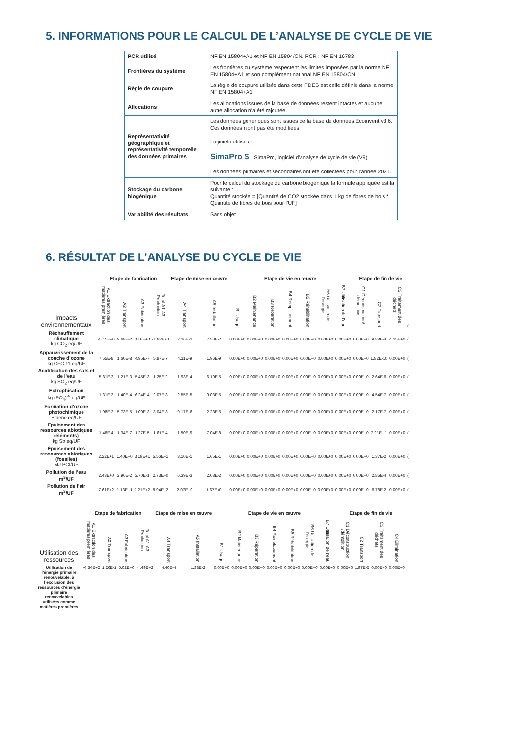5. INFORMATIONS POUR LE CALCUL DE L’ANALYSE DE CYCLE DE VIE
| PCR utilisé | NF EN 15804+A1 et NF EN 15804/CN. PCR : NF EN 16783 |
| Frontières du système | Les frontières du système respectent les limites imposées par la norme NF EN 15804+A1 et son complément national NF EN 15804/CN. |
| Règle de coupure | La règle de coupure utilisée dans cette FDES est celle définie dans la norme NF EN 15804+A1 |
| Allocations | Les allocations issues de la base de données restent intactes et aucune autre allocation n'a été rajoutée. |
| Représentativité géographique et représentativité temporelle des données primaires | Les données génériques sont issues de la base de données Ecoinvent v3.6. Ces données n’ont pas été modifiées Logiciels utilisés : SimaPro S SimaPro, logiciel d’analyse de cycle de vie (V9) Les données primaires et secondaires ont été collectées pour l’année 2021. |
| Stockage du carbone biogénique | Pour le calcul du stockage du carbone biogénique la formule appliquée est la suivante : Quantité stockée = [Quantité de CO2 stockée dans 1 kg de fibres de bois * Quantité de fibres de bois pour l’UF] |
| Variabilité des résultats | Sans objet |
6. RÉSULTAT DE L’ANALYSE DU CYCLE DE VIE
| | Etape de fabrication | | | | Etape de mise en œuvre | | Etape de vie en œuvre | | | | | | | Etape de fin de vie | | | |
| --- | --- | --- | --- | --- | --- | --- | --- | --- | --- | --- | --- | --- | --- | --- | --- | --- | --- |
| Impacts environnementaux | A1 Extraction des matières premières | A2 Transport | A3 Fabrication | Total A1-A3 Production | A4 Transport | A5 Installation | B1 Usage | B2 Maintenance | B3 Réparation | B4 Remplacement | B5 Réhabilitation | B6 Utilisation de l’énergie | B7 Utilisation de l’eau | C1 Déconstruction/ démolition | C2 Transport | C3 Traitement des déchets | ( |
| Réchauffement climatique kg CO<sub>2</sub> eq/UF | -5.15E+0 | 9.68E-2 | 3.16E+0 | -1.88E+0 | 2.26E-2 | 7.50E-2 | 0.00E+0 | 0.00E+0 | 0.00E+0 | 0.00E+0 | 0.00E+0 | 0.00E+0 | 0.00E+0 | 0.00E+0 | 9.88E-4 | 4.25E+0 | ( |
| Appauvrissement de la couche d’ozone kg CFC 11 eq/UF | 7.55E-8 | 1.60E-8 | 4.95E-7 | 5.87E-7 | 4.11E-9 | 1.96E-9 | 0.00E+0 | 0.00E+0 | 0.00E+0 | 0.00E+0 | 0.00E+0 | 0.00E+0 | 0.00E+0 | 0.00E+0 | 1.82E-10 | 0.00E+0 | ( |
| Acidification des sols et de l’eau kg SO<sub>2</sub> eq/UF | 5.81E-3 | 1.21E-3 | 5.45E-3 | 1.25E-2 | 1.93E-4 | 6.19E-5 | 0.00E+0 | 0.00E+0 | 0.00E+0 | 0.00E+0 | 0.00E+0 | 0.00E+0 | 0.00E+0 | 0.00E+0 | 2.64E-6 | 0.00E+0 | ( |
| Eutrophisation kg (PO<sub>4</sub>)<sup>3-</sup> eq/UF | 1.31E-3 | 1.40E-4 | 6.24E-4 | 2.07E-3 | 2.55E-5 | 9.03E-5 | 0.00E+0 | 0.00E+0 | 0.00E+0 | 0.00E+0 | 0.00E+0 | 0.00E+0 | 0.00E+0 | 0.00E+0 | 4.54E-7 | 0.00E+0 | ( |
| Formation d’ozone photochimique Ethene eq/UF | 1.98E-3 | 5.73E-5 | 1.00E-3 | 3.04E-3 | 9.17E-6 | 2.28E-5 | 0.00E+0 | 0.00E+0 | 0.00E+0 | 0.00E+0 | 0.00E+0 | 0.00E+0 | 0.00E+0 | 0.00E+0 | 2.17E-7 | 0.00E+0 | ( |
| Epuisement des ressources abiotiques (éléments) kg Sb eq/UF | 1.48E-4 | 1.34E-7 | 1.27E-5 | 1.61E-4 | 1.50E-9 | 7.04E-8 | 0.00E+0 | 0.00E+0 | 0.00E+0 | 0.00E+0 | 0.00E+0 | 0.00E+0 | 0.00E+0 | 0.00E+0 | 7.21E-11 | 0.00E+0 | ( |
| Épuisement des ressources abiotiques (fossiles) MJ PCI/UF | 2.22E+1 | 1.40E+0 | 3.19E+1 | 5.56E+1 | 3.10E-1 | 1.65E-1 | 0.00E+0 | 0.00E+0 | 0.00E+0 | 0.00E+0 | 0.00E+0 | 0.00E+0 | 0.00E+0 | 0.00E+0 | 1.37E-2 | 0.00E+0 | ( |
| Pollution de l’eau m<sup>3</sup>/UF | 2.43E+0 | 2.96E-2 | 2.70E-1 | 2.73E+0 | 6.39E-3 | 2.08E-2 | 0.00E+0 | 0.00E+0 | 0.00E+0 | 0.00E+0 | 0.00E+0 | 0.00E+0 | 0.00E+0 | 0.00E+0 | 2.85E-4 | 0.00E+0 | ( |
| Pollution de l’air m<sup>3</sup>/UF | 7.61E+2 | 1.13E+1 | 1.21E+2 | 8.94E+2 | 2.07E+0 | 1.67E+0 | 0.00E+0 | 0.00E+0 | 0.00E+0 | 0.00E+0 | 0.00E+0 | 0.00E+0 | 0.00E+0 | 0.00E+0 | 6.78E-2 | 0.00E+0 | ( |
| | Etape de fabrication | | | | Etape de mise en œuvre | | Etape de vie en œuvre | | | | | | | Etape de fin de vie | | | |
| --- | --- | --- | --- | --- | --- | --- | --- | --- | --- | --- | --- | --- | --- | --- | --- | --- | --- |
| Utilisation des ressources | A1 Extraction des matières premières | A2 Transport | A3 Fabrication | Total A1-A3 Production | A4 Transport | A5 Installation | B1 Usage | B2 Maintenance | B3 Réparation | B4 Remplacement | B5 Réhabilitation | B6 Utilisation de l’énergie | B7 Utilisation de l’eau | C1 Déconstruction /démolition | C2 Transport | C3 Traitement des déchets | C4 Elimination |
| Utilisation de l’énergie primaire renouvelable, à l’exclusion des ressources d’énergie primaire renouvelables utilisées comme matières premières | -4.54E+2 | 1.26E-1 | 5.02E+0 | -4.49E+2 | 4.40E-4 | 1.38E-2 | 0.00E+0 | 0.00E+0 | 0.00E+0 | 0.00E+0 | 0.00E+0 | 0.00E+0 | 0.00E+0 | 0.00E+0 | 1.97E-5 | 0.00E+0 | 0.00E+0 |